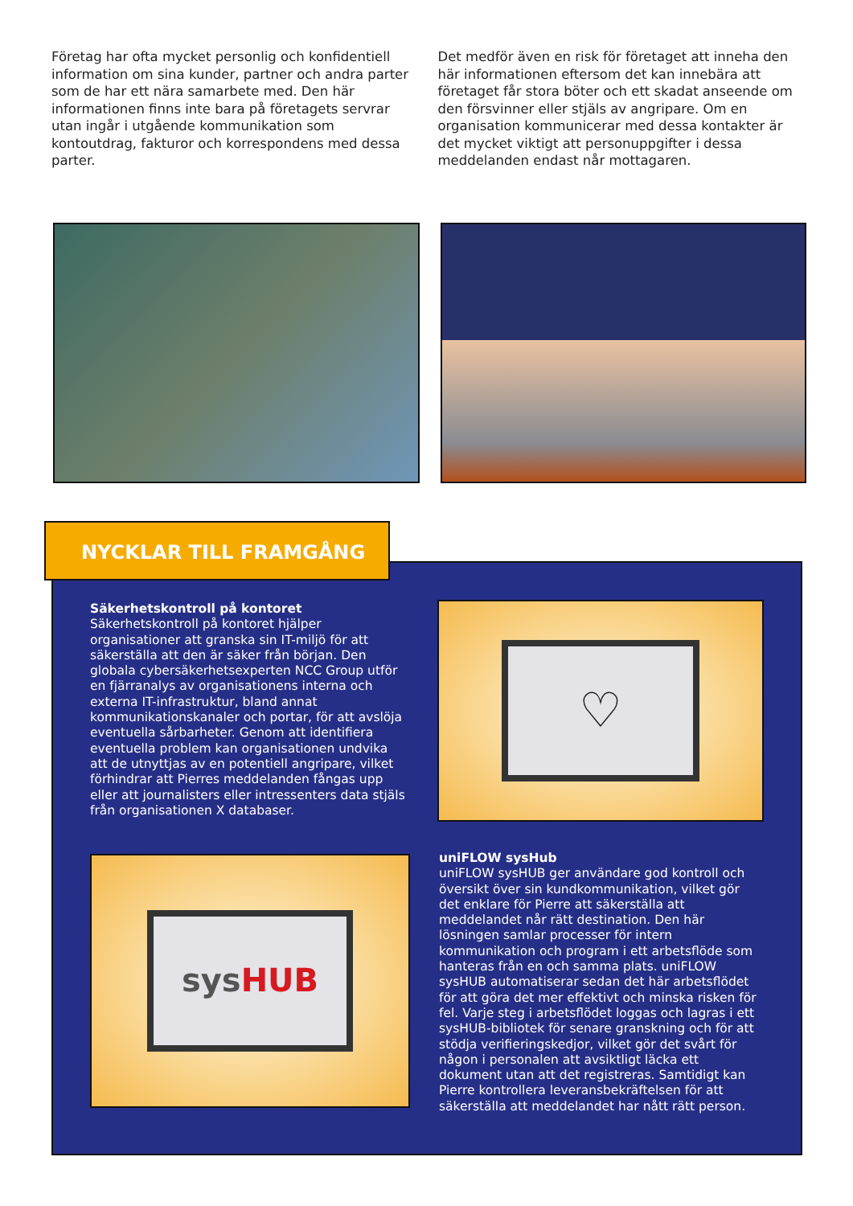Företag har ofta mycket personlig och konfidentiell information om sina kunder, partner och andra parter som de har ett nära samarbete med. Den här informationen finns inte bara på företagets servrar utan ingår i utgående kommunikation som kontoutdrag, fakturor och korrespondens med dessa parter.
Det medför även en risk för företaget att inneha den här informationen eftersom det kan innebära att företaget får stora böter och ett skadat anseende om den försvinner eller stjäls av angripare. Om en organisation kommunicerar med dessa kontakter är det mycket viktigt att personuppgifter i dessa meddelanden endast når mottagaren.
Säkerhetskontroll på kontoret
Säkerhetskontroll på kontoret hjälper organisationer att granska sin IT-miljö för att säkerställa att den är säker från början. Den globala cybersäkerhetsexperten NCC Group utför en fjärranalys av organisationens interna och externa IT-infrastruktur, bland annat kommunikationskanaler och portar, för att avslöja eventuella sårbarheter. Genom att identifiera eventuella problem kan organisationen undvika att de utnyttjas av en potentiell angripare, vilket förhindrar att Pierres meddelanden fångas upp eller att journalisters eller intressenters data stjäls från organisationen X databaser.
♡
sys HUB
uniFLOW sysHub
uniFLOW sysHUB ger användare god kontroll och översikt över sin kundkommunikation, vilket gör det enklare för Pierre att säkerställa att meddelandet når rätt destination. Den här lösningen samlar processer för intern kommunikation och program i ett arbetsflöde som hanteras från en och samma plats. uniFLOW sysHUB automatiserar sedan det här arbetsflödet för att göra det mer effektivt och minska risken för fel. Varje steg i arbetsflödet loggas och lagras i ett sysHUB-bibliotek för senare granskning och för att stödja verifieringskedjor, vilket gör det svårt för någon i personalen att avsiktligt läcka ett dokument utan att det registreras. Samtidigt kan Pierre kontrollera leveransbekräftelsen för att säkerställa att meddelandet har nått rätt person.
NYCKLAR TILL FRAMGÅNG